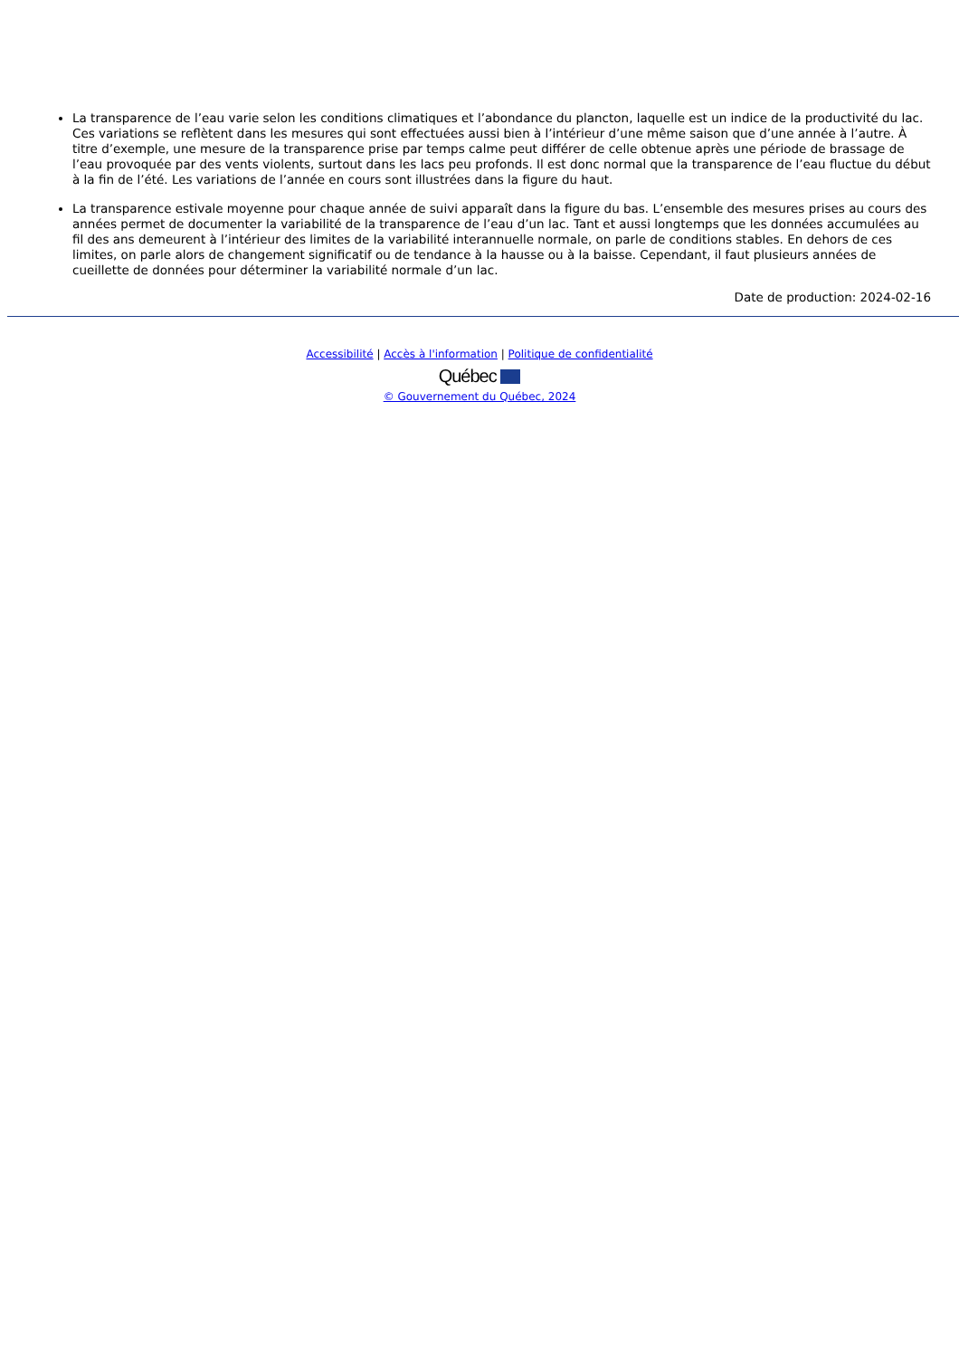La transparence de l’eau varie selon les conditions climatiques et l’abondance du plancton, laquelle est un indice de la productivité du lac. Ces variations se reflètent dans les mesures qui sont effectuées aussi bien à l’intérieur d’une même saison que d’une année à l’autre. À titre d’exemple, une mesure de la transparence prise par temps calme peut différer de celle obtenue après une période de brassage de l’eau provoquée par des vents violents, surtout dans les lacs peu profonds. Il est donc normal que la transparence de l’eau fluctue du début à la fin de l’été. Les variations de l’année en cours sont illustrées dans la figure du haut.
La transparence estivale moyenne pour chaque année de suivi apparaît dans la figure du bas. L’ensemble des mesures prises au cours des années permet de documenter la variabilité de la transparence de l’eau d’un lac. Tant et aussi longtemps que les données accumulées au fil des ans demeurent à l’intérieur des limites de la variabilité interannuelle normale, on parle de conditions stables. En dehors de ces limites, on parle alors de changement significatif ou de tendance à la hausse ou à la baisse. Cependant, il faut plusieurs années de cueillette de données pour déterminer la variabilité normale d’un lac.
Date de production: 2024-02-16
Accessibilité | Accès à l'information | Politique de confidentialité
Québec
© Gouvernement du Québec, 2024